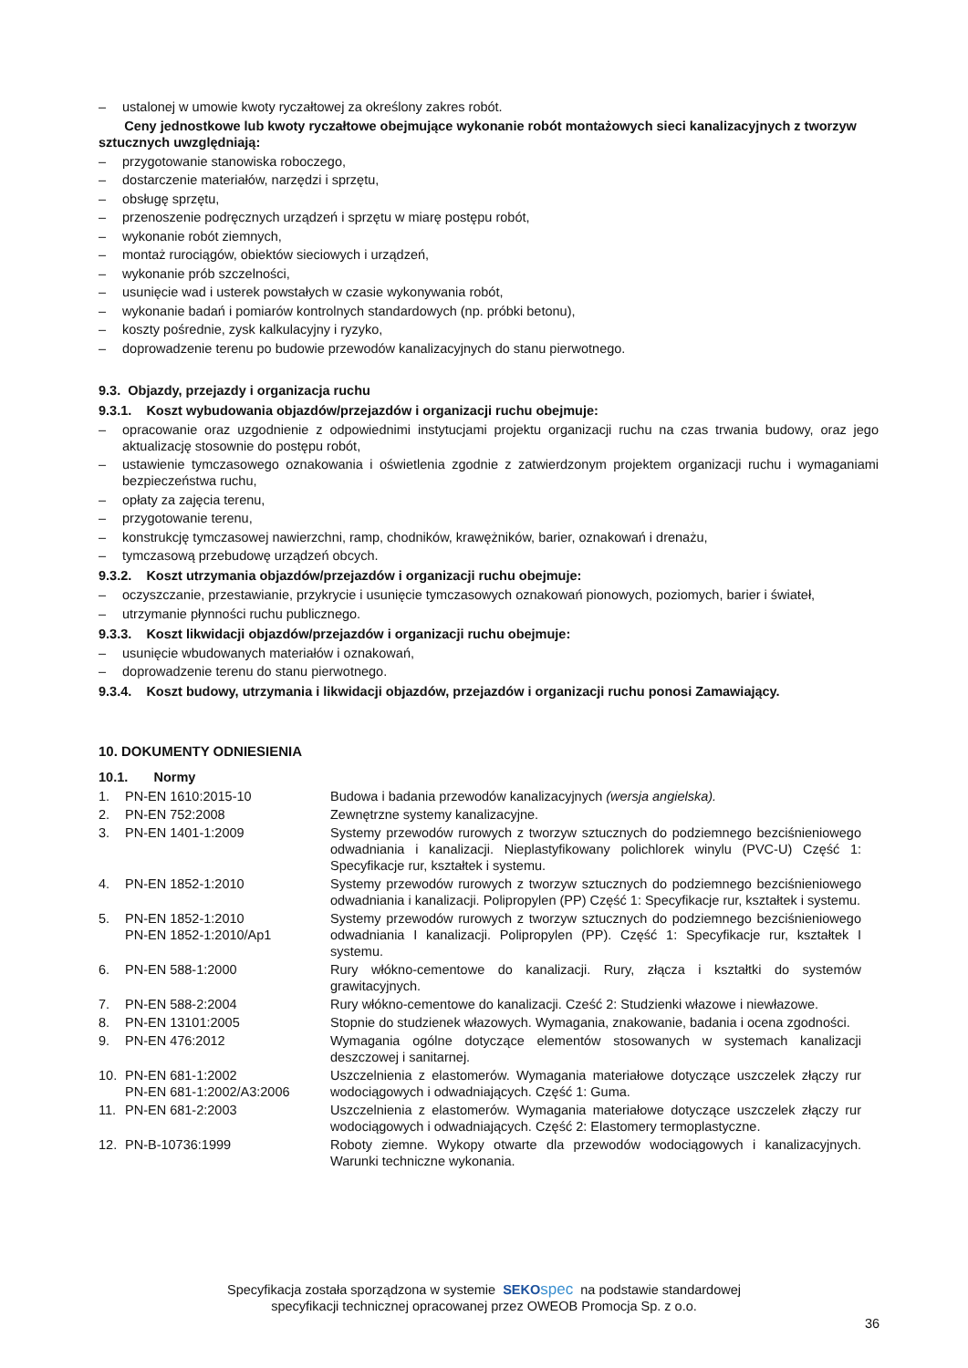– ustalonej w umowie kwoty ryczałtowej za określony zakres robót.
Ceny jednostkowe lub kwoty ryczałtowe obejmujące wykonanie robót montażowych sieci kanalizacyjnych z tworzyw sztucznych uwzględniają:
– przygotowanie stanowiska roboczego,
– dostarczenie materiałów, narzędzi i sprzętu,
– obsługę sprzętu,
– przenoszenie podręcznych urządzeń i sprzętu w miarę postępu robót,
– wykonanie robót ziemnych,
– montaż rurociągów, obiektów sieciowych i urządzeń,
– wykonanie prób szczelności,
– usunięcie wad i usterek powstałych w czasie wykonywania robót,
– wykonanie badań i pomiarów kontrolnych standardowych (np. próbki betonu),
– koszty pośrednie, zysk kalkulacyjny i ryzyko,
– doprowadzenie terenu po budowie przewodów kanalizacyjnych do stanu pierwotnego.
9.3. Objazdy, przejazdy i organizacja ruchu
9.3.1. Koszt wybudowania objazdów/przejazdów i organizacji ruchu obejmuje:
– opracowanie oraz uzgodnienie z odpowiednimi instytucjami projektu organizacji ruchu na czas trwania budowy, oraz jego aktualizację stosownie do postępu robót,
– ustawienie tymczasowego oznakowania i oświetlenia zgodnie z zatwierdzonym projektem organizacji ruchu i wymaganiami bezpieczeństwa ruchu,
– opłaty za zajęcia terenu,
– przygotowanie terenu,
– konstrukcję tymczasowej nawierzchni, ramp, chodników, krawężników, barier, oznakowań i drenażu,
– tymczasową przebudowę urządzeń obcych.
9.3.2. Koszt utrzymania objazdów/przejazdów i organizacji ruchu obejmuje:
– oczyszczanie, przestawianie, przykrycie i usunięcie tymczasowych oznakowań pionowych, poziomych, barier i świateł,
– utrzymanie płynności ruchu publicznego.
9.3.3. Koszt likwidacji objazdów/przejazdów i organizacji ruchu obejmuje:
– usunięcie wbudowanych materiałów i oznakowań,
– doprowadzenie terenu do stanu pierwotnego.
9.3.4. Koszt budowy, utrzymania i likwidacji objazdów, przejazdów i organizacji ruchu ponosi Zamawiający.
10. DOKUMENTY ODNIESIENIA
10.1. Normy
| 1. | PN-EN 1610:2015-10 | Budowa i badania przewodów kanalizacyjnych (wersja angielska). |
| 2. | PN-EN 752:2008 | Zewnętrzne systemy kanalizacyjne. |
| 3. | PN-EN 1401-1:2009 | Systemy przewodów rurowych z tworzyw sztucznych do podziemnego bezciśnieniowego odwadniania i kanalizacji. Nieplastyfikowany polichlorek winylu (PVC-U) Część 1: Specyfikacje rur, kształtek i systemu. |
| 4. | PN-EN 1852-1:2010 | Systemy przewodów rurowych z tworzyw sztucznych do podziemnego bezciśnieniowego odwadniania i kanalizacji. Polipropylen (PP) Część 1: Specyfikacje rur, kształtek i systemu. |
| 5. | PN-EN 1852-1:2010 PN-EN 1852-1:2010/Ap1 | Systemy przewodów rurowych z tworzyw sztucznych do podziemnego bezciśnieniowego odwadniania I kanalizacji. Polipropylen (PP). Część 1: Specyfikacje rur, kształtek I systemu. |
| 6. | PN-EN 588-1:2000 | Rury włókno-cementowe do kanalizacji. Rury, złącza i kształtki do systemów grawitacyjnych. |
| 7. | PN-EN 588-2:2004 | Rury włókno-cementowe do kanalizacji. Cześć 2: Studzienki włazowe i niewłazowe. |
| 8. | PN-EN 13101:2005 | Stopnie do studzienek włazowych. Wymagania, znakowanie, badania i ocena zgodności. |
| 9. | PN-EN 476:2012 | Wymagania ogólne dotyczące elementów stosowanych w systemach kanalizacji deszczowej i sanitarnej. |
| 10. | PN-EN 681-1:2002 PN-EN 681-1:2002/A3:2006 | Uszczelnienia z elastomerów. Wymagania materiałowe dotyczące uszczelek złączy rur wodociągowych i odwadniających. Część 1: Guma. |
| 11. | PN-EN 681-2:2003 | Uszczelnienia z elastomerów. Wymagania materiałowe dotyczące uszczelek złączy rur wodociągowych i odwadniających. Część 2: Elastomery termoplastyczne. |
| 12. | PN-B-10736:1999 | Roboty ziemne. Wykopy otwarte dla przewodów wodociągowych i kanalizacyjnych. Warunki techniczne wykonania. |
Specyfikacja została sporządzona w systemie SEKO spec na podstawie standardowej
specyfikacji technicznej opracowanej przez OWEOB Promocja Sp. z o.o.
36